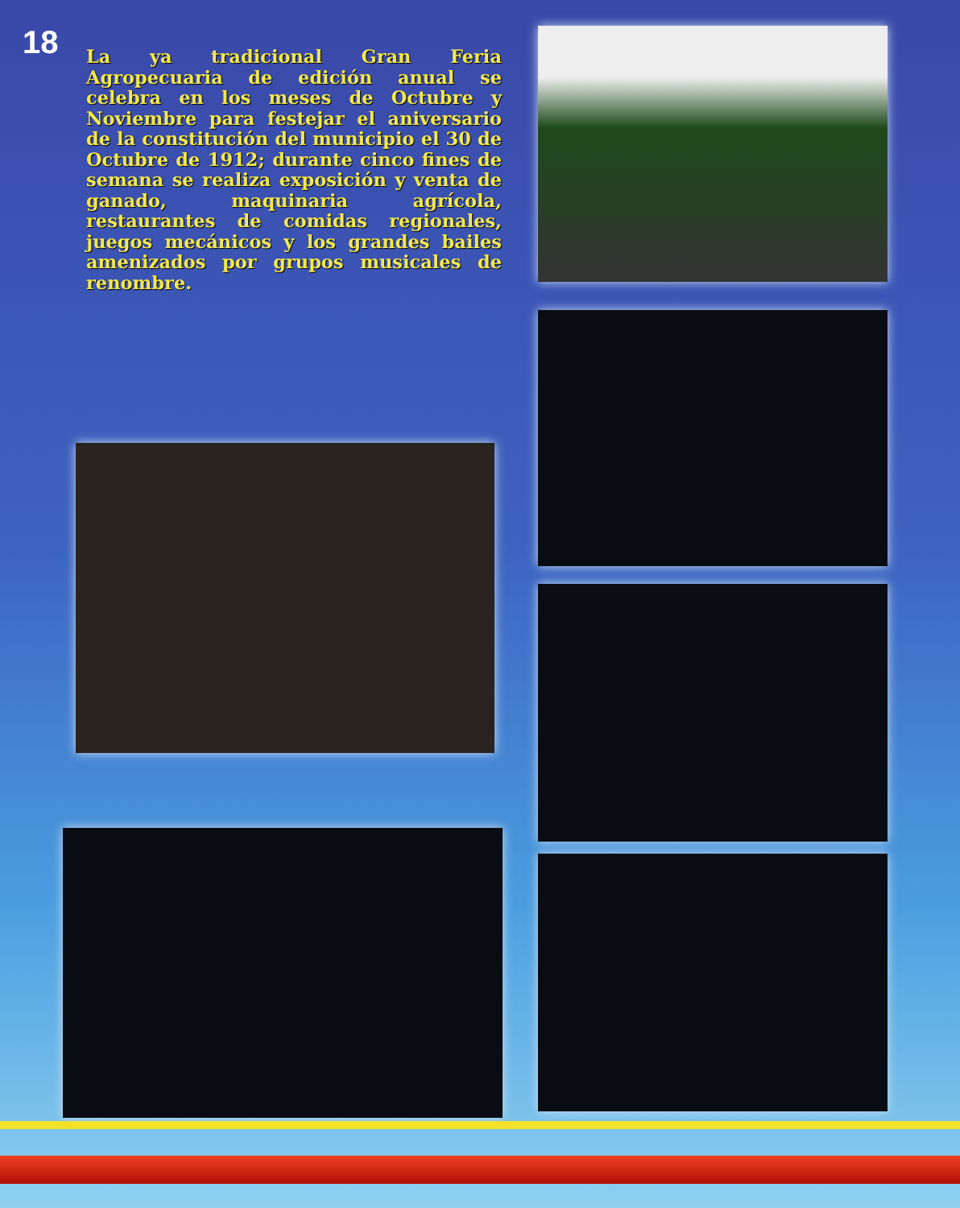18
La ya tradicional Gran Feria Agropecuaria de edición anual se celebra en los meses de Octubre y Noviembre para festejar el aniversario de la constitución del municipio el 30 de Octubre de 1912; durante cinco fines de semana se realiza exposición y venta de ganado, maquinaria agrícola, restaurantes de comidas regionales, juegos mecánicos y los grandes bailes amenizados por grupos musicales de renombre.